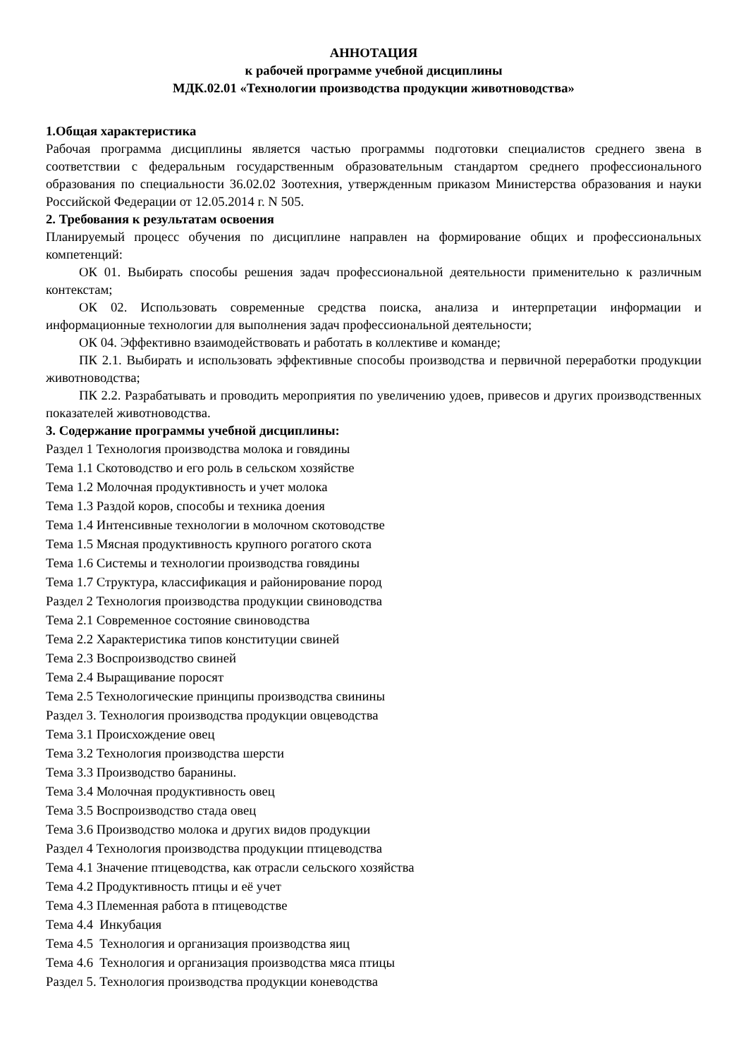АННОТАЦИЯ
к рабочей программе учебной дисциплины
МДК.02.01 «Технологии производства продукции животноводства»
1.Общая характеристика
Рабочая программа дисциплины является частью программы подготовки специалистов среднего звена в соответствии с федеральным государственным образовательным стандартом среднего профессионального образования по специальности 36.02.02 Зоотехния, утвержденным приказом Министерства образования и науки Российской Федерации от 12.05.2014 г. N 505.
2. Требования к результатам освоения
Планируемый процесс обучения по дисциплине направлен на формирование общих и профессиональных компетенций:
ОК 01. Выбирать способы решения задач профессиональной деятельности применительно к различным контекстам;
ОК 02. Использовать современные средства поиска, анализа и интерпретации информации и информационные технологии для выполнения задач профессиональной деятельности;
ОК 04. Эффективно взаимодействовать и работать в коллективе и команде;
ПК 2.1. Выбирать и использовать эффективные способы производства и первичной переработки продукции животноводства;
ПК 2.2. Разрабатывать и проводить мероприятия по увеличению удоев, привесов и других производственных показателей животноводства.
3. Содержание программы учебной дисциплины:
Раздел 1 Технология производства молока и говядины
Тема 1.1 Скотоводство и его роль в сельском хозяйстве
Тема 1.2 Молочная продуктивность и учет молока
Тема 1.3 Раздой коров, способы и техника доения
Тема 1.4 Интенсивные технологии в молочном скотоводстве
Тема 1.5 Мясная продуктивность крупного рогатого скота
Тема 1.6 Системы и технологии производства говядины
Тема 1.7 Структура, классификация и районирование пород
Раздел 2 Технология производства продукции свиноводства
Тема 2.1 Современное состояние свиноводства
Тема 2.2 Характеристика типов конституции свиней
Тема 2.3 Воспроизводство свиней
Тема 2.4 Выращивание поросят
Тема 2.5 Технологические принципы производства свинины
Раздел 3. Технология производства продукции овцеводства
Тема 3.1 Происхождение овец
Тема 3.2 Технология производства шерсти
Тема 3.3 Производство баранины.
Тема 3.4 Молочная продуктивность овец
Тема 3.5 Воспроизводство стада овец
Тема 3.6 Производство молока и других видов продукции
Раздел 4 Технология производства продукции птицеводства
Тема 4.1 Значение птицеводства, как отрасли сельского хозяйства
Тема 4.2 Продуктивность птицы и её учет
Тема 4.3 Племенная работа в птицеводстве
Тема 4.4 Инкубация
Тема 4.5 Технология и организация производства яиц
Тема 4.6 Технология и организация производства мяса птицы
Раздел 5. Технология производства продукции коневодства